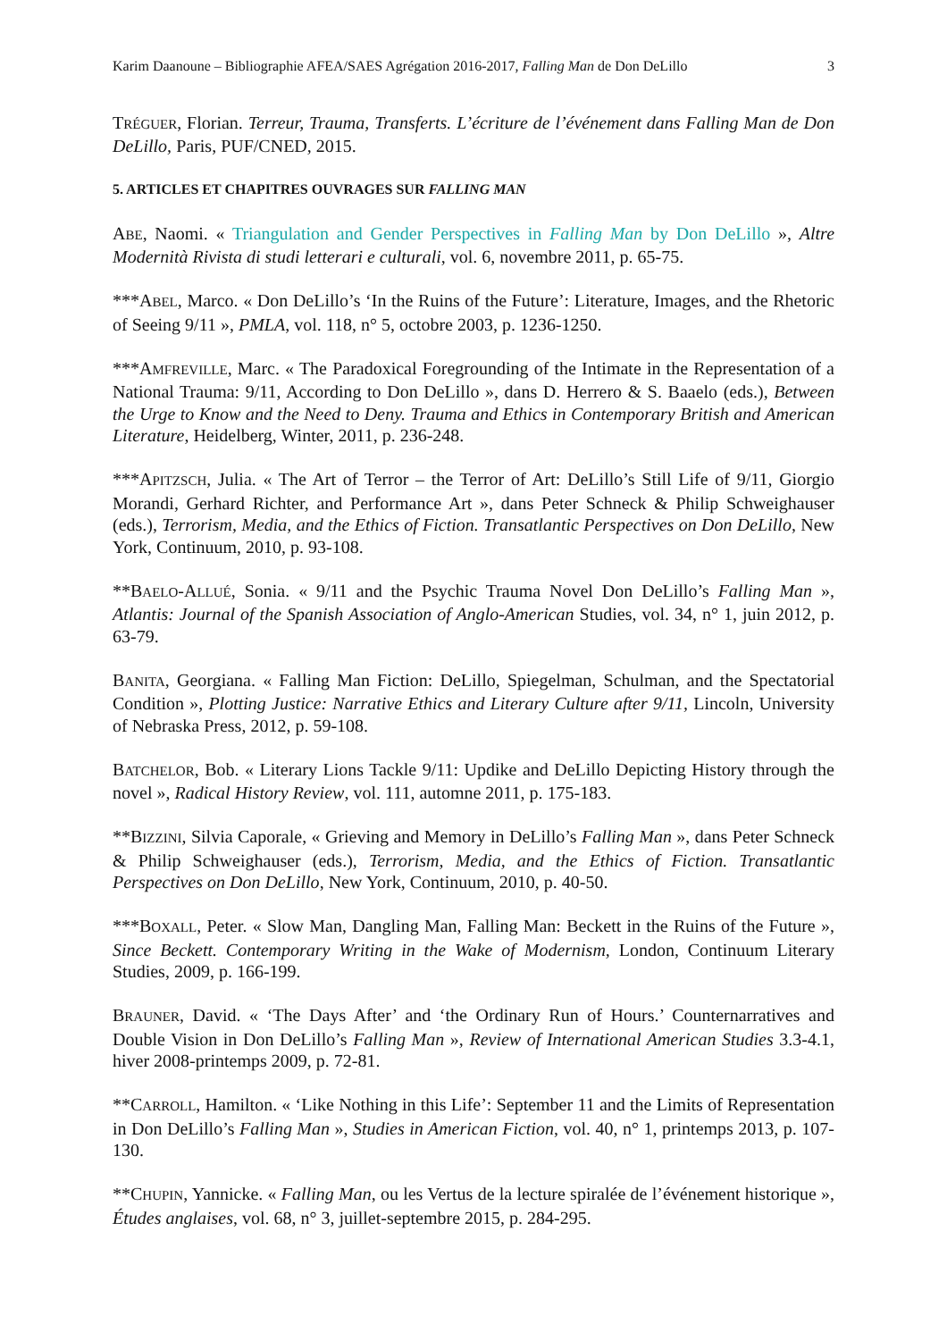Karim Daanoune – Bibliographie AFEA/SAES Agrégation 2016-2017, Falling Man de Don DeLillo 3
TRÉGUER, Florian. Terreur, Trauma, Transferts. L’écriture de l’événement dans Falling Man de Don DeLillo, Paris, PUF/CNED, 2015.
5. ARTICLES ET CHAPITRES OUVRAGES SUR FALLING MAN
ABE, Naomi. « Triangulation and Gender Perspectives in Falling Man by Don DeLillo », Altre Modernità Rivista di studi letterari e culturali, vol. 6, novembre 2011, p. 65-75.
***ABEL, Marco. « Don DeLillo’s ‘In the Ruins of the Future’: Literature, Images, and the Rhetoric of Seeing 9/11 », PMLA, vol. 118, n° 5, octobre 2003, p. 1236-1250.
***AMFREVILLE, Marc. « The Paradoxical Foregrounding of the Intimate in the Representation of a National Trauma: 9/11, According to Don DeLillo », dans D. Herrero & S. Baaelo (eds.), Between the Urge to Know and the Need to Deny. Trauma and Ethics in Contemporary British and American Literature, Heidelberg, Winter, 2011, p. 236-248.
***APITZSCH, Julia. « The Art of Terror – the Terror of Art: DeLillo’s Still Life of 9/11, Giorgio Morandi, Gerhard Richter, and Performance Art », dans Peter Schneck & Philip Schweighauser (eds.), Terrorism, Media, and the Ethics of Fiction. Transatlantic Perspectives on Don DeLillo, New York, Continuum, 2010, p. 93-108.
**BAELO-ALLUÉ, Sonia. « 9/11 and the Psychic Trauma Novel Don DeLillo’s Falling Man », Atlantis: Journal of the Spanish Association of Anglo-American Studies, vol. 34, n° 1, juin 2012, p. 63-79.
BANITA, Georgiana. « Falling Man Fiction: DeLillo, Spiegelman, Schulman, and the Spectatorial Condition », Plotting Justice: Narrative Ethics and Literary Culture after 9/11, Lincoln, University of Nebraska Press, 2012, p. 59-108.
BATCHELOR, Bob. « Literary Lions Tackle 9/11: Updike and DeLillo Depicting History through the novel », Radical History Review, vol. 111, automne 2011, p. 175-183.
**BIZZINI, Silvia Caporale, « Grieving and Memory in DeLillo’s Falling Man », dans Peter Schneck & Philip Schweighauser (eds.), Terrorism, Media, and the Ethics of Fiction. Transatlantic Perspectives on Don DeLillo, New York, Continuum, 2010, p. 40-50.
***BOXALL, Peter. « Slow Man, Dangling Man, Falling Man: Beckett in the Ruins of the Future », Since Beckett. Contemporary Writing in the Wake of Modernism, London, Continuum Literary Studies, 2009, p. 166-199.
BRAUNER, David. « ‘The Days After’ and ‘the Ordinary Run of Hours.’ Counternarratives and Double Vision in Don DeLillo’s Falling Man », Review of International American Studies 3.3-4.1, hiver 2008-printemps 2009, p. 72-81.
**CARROLL, Hamilton. « ‘Like Nothing in this Life’: September 11 and the Limits of Representation in Don DeLillo’s Falling Man », Studies in American Fiction, vol. 40, n° 1, printemps 2013, p. 107-130.
**CHUPIN, Yannicke. « Falling Man, ou les Vertus de la lecture spiralée de l’événement historique », Études anglaises, vol. 68, n° 3, juillet-septembre 2015, p. 284-295.